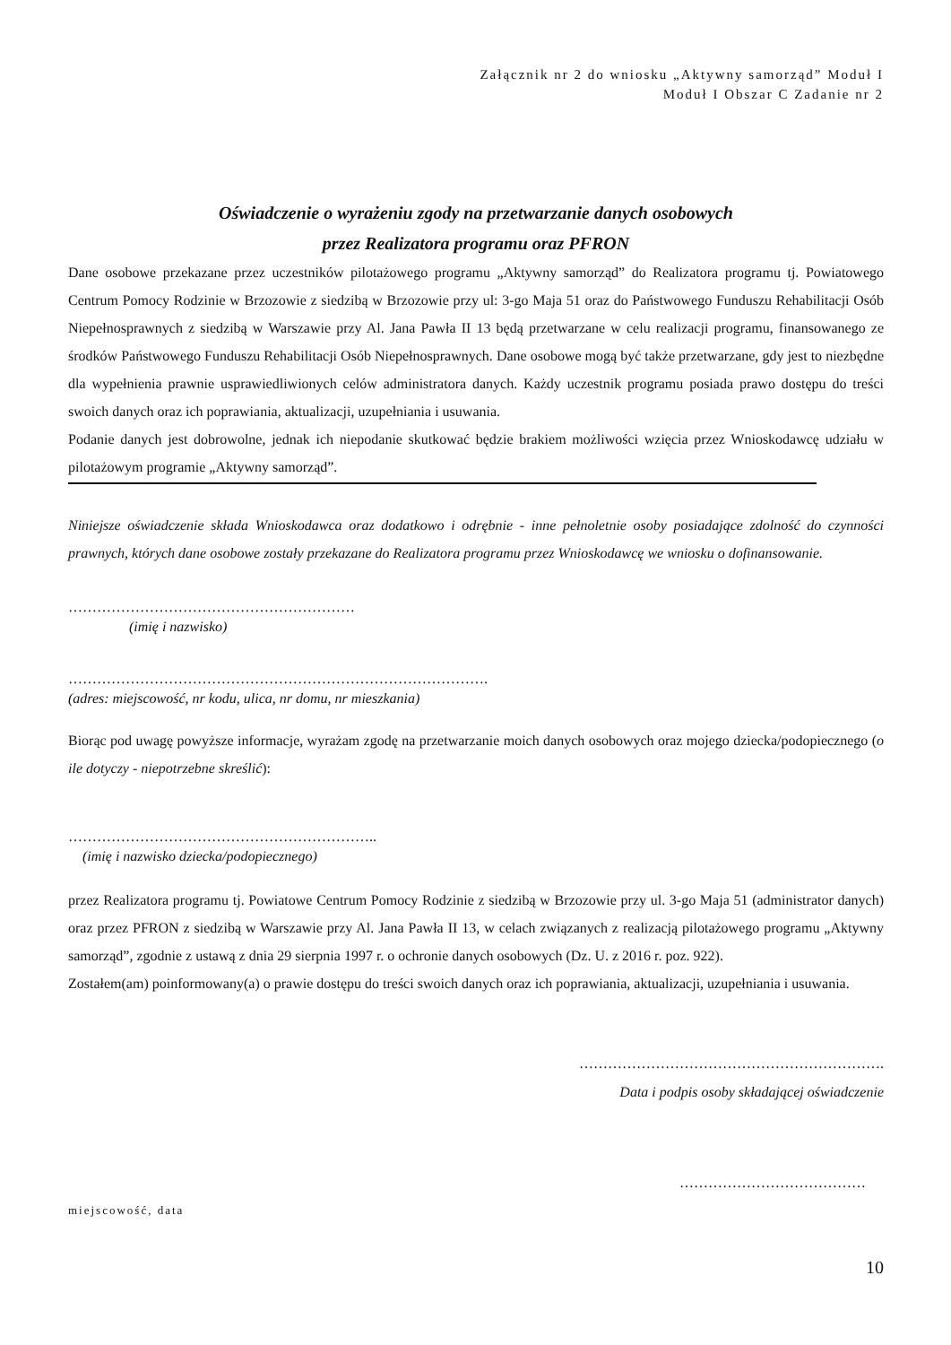Załącznik nr 2 do wniosku „Aktywny samorząd” Moduł I
Moduł I Obszar C Zadanie nr 2
Oświadczenie o wyrażeniu zgody na przetwarzanie danych osobowych
przez Realizatora programu oraz PFRON
Dane osobowe przekazane przez uczestników pilotażowego programu „Aktywny samorząd” do Realizatora programu tj. Powiatowego Centrum Pomocy Rodzinie w Brzozowie z siedzibą w Brzozowie przy ul: 3-go Maja 51 oraz do Państwowego Funduszu Rehabilitacji Osób Niepełnosprawnych z siedzibą w Warszawie przy Al. Jana Pawła II 13 będą przetwarzane w celu realizacji programu, finansowanego ze środków Państwowego Funduszu Rehabilitacji Osób Niepełnosprawnych. Dane osobowe mogą być także przetwarzane, gdy jest to niezbędne dla wypełnienia prawnie usprawiedliwionych celów administratora danych. Każdy uczestnik programu posiada prawo dostępu do treści swoich danych oraz ich poprawiania, aktualizacji, uzupełniania i usuwania.
Podanie danych jest dobrowolne, jednak ich niepodanie skutkować będzie brakiem możliwości wzięcia przez Wnioskodawcę udziału w pilotażowym programie „Aktywny samorząd”.
Niniejsze oświadczenie składa Wnioskodawca oraz dodatkowo i odrębnie - inne pełnoletnie osoby posiadające zdolność do czynności prawnych, których dane osobowe zostały przekazane do Realizatora programu przez Wnioskodawcę we wniosku o dofinansowanie.
……………………………………………………
(imię i nazwisko)
…………………………………………………………………………….
(adres: miejscowość, nr kodu, ulica, nr domu, nr mieszkania)
Biorąc pod uwagę powyższe informacje, wyrażam zgodę na przetwarzanie moich danych osobowych oraz mojego dziecka/podopiecznego (o ile dotyczy - niepotrzebne skreślić):
………………………………………………………..
(imię i nazwisko dziecka/podopiecznego)
przez Realizatora programu tj. Powiatowe Centrum Pomocy Rodzinie z siedzibą w Brzozowie przy ul. 3-go Maja 51 (administrator danych) oraz przez PFRON z siedzibą w Warszawie przy Al. Jana Pawła II 13, w celach związanych z realizacją pilotażowego programu „Aktywny samorząd”, zgodnie z ustawą z dnia 29 sierpnia 1997 r. o ochronie danych osobowych (Dz. U. z 2016 r. poz. 922).
Zostałem(am) poinformowany(a) o prawie dostępu do treści swoich danych oraz ich poprawiania, aktualizacji, uzupełniania i usuwania.
……………………………………………………….
Data i podpis osoby składającej oświadczenie
…………………………………
miejscowość, data
10